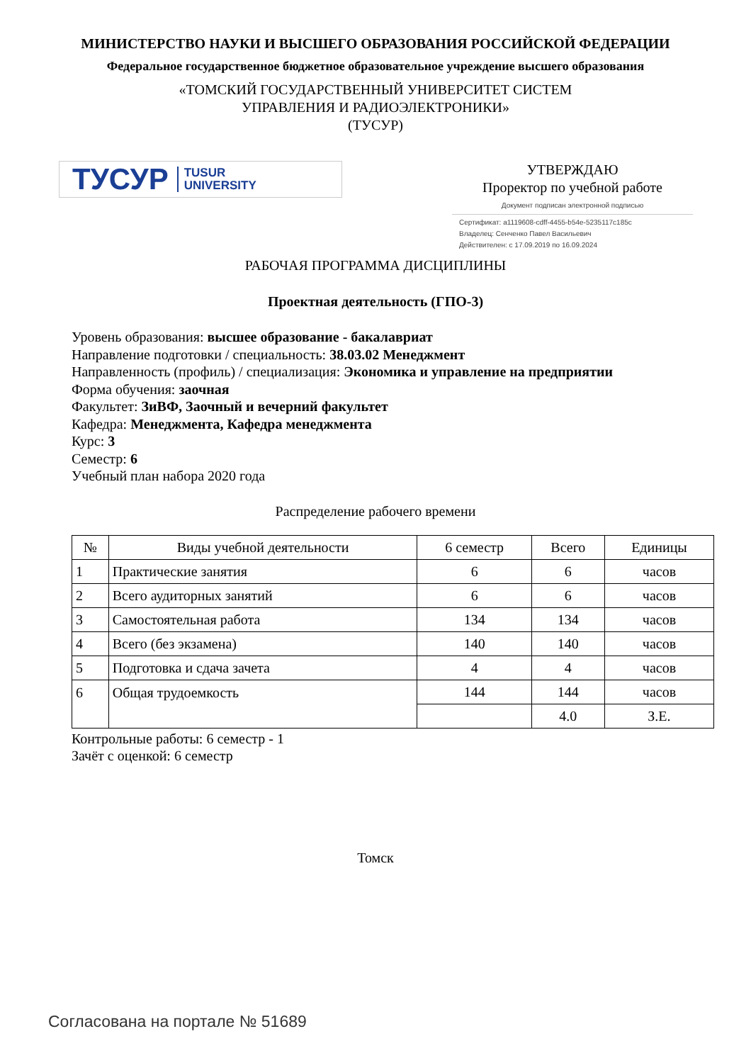МИНИСТЕРСТВО НАУКИ И ВЫСШЕГО ОБРАЗОВАНИЯ РОССИЙСКОЙ ФЕДЕРАЦИИ
Федеральное государственное бюджетное образовательное учреждение высшего образования
«ТОМСКИЙ ГОСУДАРСТВЕННЫЙ УНИВЕРСИТЕТ СИСТЕМ
УПРАВЛЕНИЯ И РАДИОЭЛЕКТРОНИКИ»
(ТУСУР)
ТУСУР TUSUR
UNIVERSITY
УТВЕРЖДАЮ
Проректор по учебной работе
Документ подписан электронной подписью
Сертификат: a1119608-cdff-4455-b54e-5235117c185c
Владелец: Сенченко Павел Васильевич
Действителен: с 17.09.2019 по 16.09.2024
РАБОЧАЯ ПРОГРАММА ДИСЦИПЛИНЫ
Проектная деятельность (ГПО-3)
Уровень образования: высшее образование - бакалавриат
Направление подготовки / специальность: 38.03.02 Менеджмент
Направленность (профиль) / специализация: Экономика и управление на предприятии
Форма обучения: заочная
Факультет: ЗиВФ, Заочный и вечерний факультет
Кафедра: Менеджмента, Кафедра менеджмента
Курс: 3
Семестр: 6
Учебный план набора 2020 года
Распределение рабочего времени
| № | Виды учебной деятельности | 6 семестр | Всего | Единицы |
| --- | --- | --- | --- | --- |
| 1 | Практические занятия | 6 | 6 | часов |
| 2 | Всего аудиторных занятий | 6 | 6 | часов |
| 3 | Самостоятельная работа | 134 | 134 | часов |
| 4 | Всего (без экзамена) | 140 | 140 | часов |
| 5 | Подготовка и сдача зачета | 4 | 4 | часов |
| 6 | Общая трудоемкость | 144 | 144 | часов |
| | | | 4.0 | З.Е. |
Контрольные работы: 6 семестр - 1
Зачёт с оценкой: 6 семестр
Томск
Согласована на портале № 51689